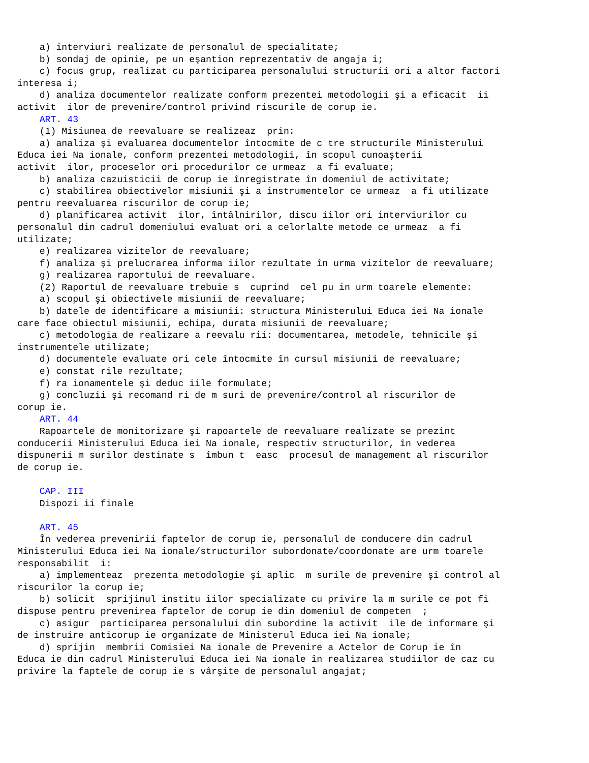a) interviuri realizate de personalul de specialitate;
    b) sondaj de opinie, pe un eşantion reprezentativ de angaja i;
    c) focus grup, realizat cu participarea personalului structurii ori a altor factori
interesa i;
    d) analiza documentelor realizate conform prezentei metodologii şi a eficacit  ii
activit  ilor de prevenire/control privind riscurile de corup ie.
    ART. 43
    (1) Misiunea de reevaluare se realizeaz  prin:
    a) analiza şi evaluarea documentelor întocmite de c tre structurile Ministerului
Educa iei Na ionale, conform prezentei metodologii, în scopul cunoaşterii
activit  ilor, proceselor ori procedurilor ce urmeaz  a fi evaluate;
    b) analiza cazuisticii de corup ie înregistrate în domeniul de activitate;
    c) stabilirea obiectivelor misiunii şi a instrumentelor ce urmeaz  a fi utilizate
pentru reevaluarea riscurilor de corup ie;
    d) planificarea activit  ilor, întâlnirilor, discu iilor ori interviurilor cu
personalul din cadrul domeniului evaluat ori a celorlalte metode ce urmeaz  a fi
utilizate;
    e) realizarea vizitelor de reevaluare;
    f) analiza şi prelucrarea informa iilor rezultate în urma vizitelor de reevaluare;
    g) realizarea raportului de reevaluare.
    (2) Raportul de reevaluare trebuie s  cuprind  cel pu in urm toarele elemente:
    a) scopul şi obiectivele misiunii de reevaluare;
    b) datele de identificare a misiunii: structura Ministerului Educa iei Na ionale
care face obiectul misiunii, echipa, durata misiunii de reevaluare;
    c) metodologia de realizare a reevalu rii: documentarea, metodele, tehnicile şi
instrumentele utilizate;
    d) documentele evaluate ori cele întocmite în cursul misiunii de reevaluare;
    e) constat rile rezultate;
    f) ra ionamentele şi deduc iile formulate;
    g) concluzii şi recomand ri de m suri de prevenire/control al riscurilor de
corup ie.
    ART. 44
    Rapoartele de monitorizare şi rapoartele de reevaluare realizate se prezint
conducerii Ministerului Educa iei Na ionale, respectiv structurilor, în vederea
dispunerii m surilor destinate s  îmbun t  easc  procesul de management al riscurilor
de corup ie.

    CAP. III
    Dispozi ii finale

    ART. 45
    În vederea prevenirii faptelor de corup ie, personalul de conducere din cadrul
Ministerului Educa iei Na ionale/structurilor subordonate/coordonate are urm toarele
responsabilit  i:
    a) implementeaz  prezenta metodologie şi aplic  m surile de prevenire şi control al
riscurilor la corup ie;
    b) solicit  sprijinul institu iilor specializate cu privire la m surile ce pot fi
dispuse pentru prevenirea faptelor de corup ie din domeniul de competen  ;
    c) asigur  participarea personalului din subordine la activit  ile de informare şi
de instruire anticorup ie organizate de Ministerul Educa iei Na ionale;
    d) sprijin  membrii Comisiei Na ionale de Prevenire a Actelor de Corup ie în
Educa ie din cadrul Ministerului Educa iei Na ionale în realizarea studiilor de caz cu
privire la faptele de corup ie s vârşite de personalul angajat;